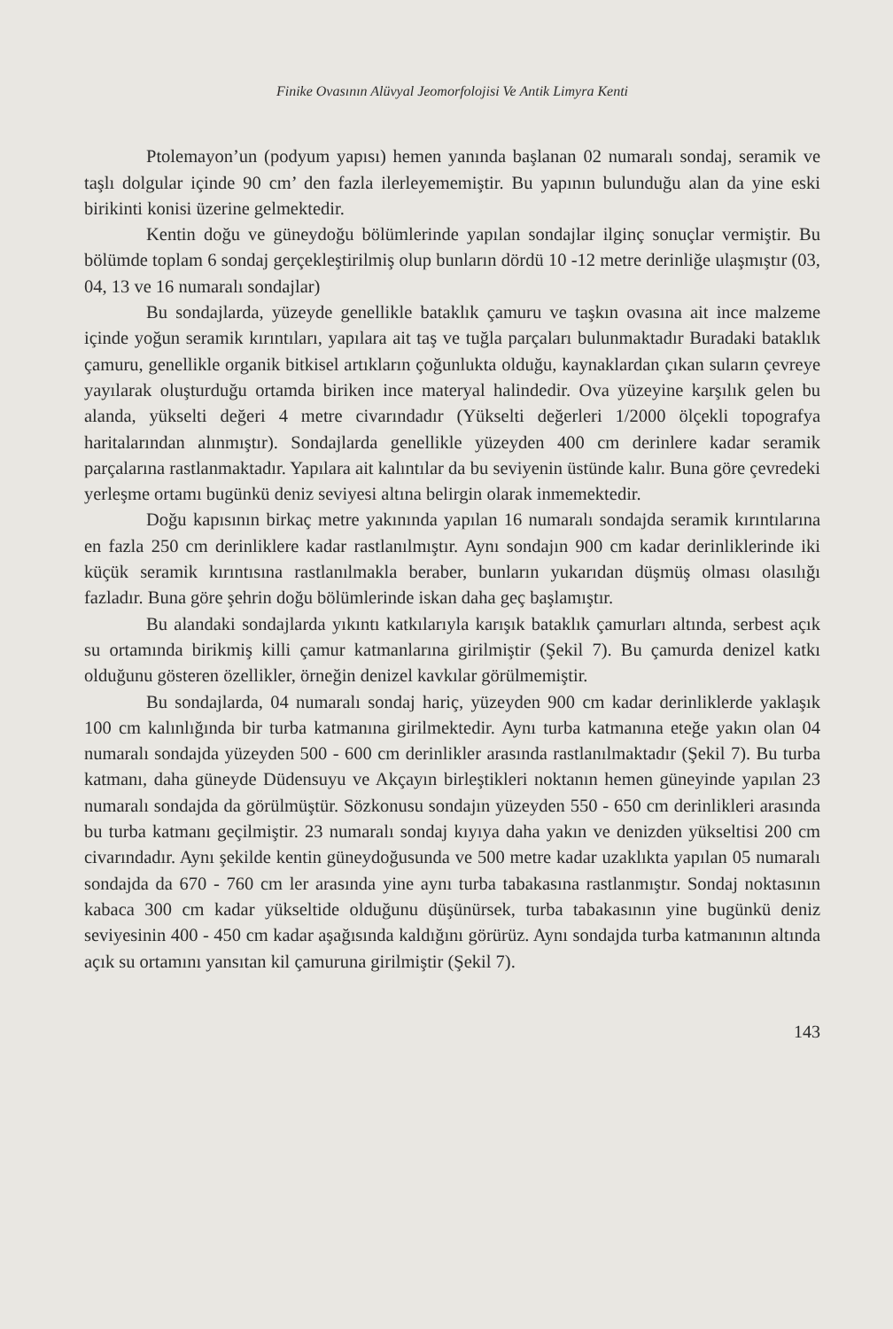Finike Ovasının Alüvyal Jeomorfolojisi Ve Antik Limyra Kenti
Ptolemayon’un (podyum yapısı) hemen yanında başlanan 02 numaralı sondaj, seramik ve taşlı dolgular içinde 90 cm’ den fazla ilerleyememiştir. Bu yapının bulunduğu alan da yine eski birikinti konisi üzerine gelmektedir.
Kentin doğu ve güneydoğu bölümlerinde yapılan sondajlar ilginç sonuçlar vermiştir. Bu bölümde toplam 6 sondaj gerçekleştirilmiş olup bunların dördü 10 -12 metre derinliğe ulaşmıştır (03, 04, 13 ve 16 numaralı sondajlar)
Bu sondajlarda, yüzeyde genellikle bataklık çamuru ve taşkın ovasına ait ince malzeme içinde yoğun seramik kırıntıları, yapılara ait taş ve tuğla parçaları bulunmaktadır Buradaki bataklık çamuru, genellikle organik bitkisel artıkların çoğunlukta olduğu, kaynaklardan çıkan suların çevreye yayılarak oluşturduğu ortamda biriken ince materyal halindedir. Ova yüzeyine karşılık gelen bu alanda, yükselti değeri 4 metre civarındadır (Yükselti değerleri 1/2000 ölçekli topografya haritalarından alınmıştır). Sondajlarda genellikle yüzeyden 400 cm derinlere kadar seramik parçalarına rastlanmaktadır. Yapılara ait kalıntılar da bu seviyenin üstünde kalır. Buna göre çevredeki yerleşme ortamı bugünkü deniz seviyesi altına belirgin olarak inmemektedir.
Doğu kapısının birkaç metre yakınında yapılan 16 numaralı sondajda seramik kırıntılarına en fazla 250 cm derinliklere kadar rastlanılmıştır. Aynı sondajın 900 cm kadar derinliklerinde iki küçük seramik kırıntısına rastlanılmakla beraber, bunların yukarıdan düşmüş olması olasılığı fazladır. Buna göre şehrin doğu bölümlerinde iskan daha geç başlamıştır.
Bu alandaki sondajlarda yıkıntı katkılarıyla karışık bataklık çamurları altında, serbest açık su ortamında birikmiş killi çamur katmanlarına girilmiştir (Şekil 7). Bu çamurda denizel katkı olduğunu gösteren özellikler, örneğin denizel kavkılar görülmemiştir.
Bu sondajlarda, 04 numaralı sondaj hariç, yüzeyden 900 cm kadar derinliklerde yaklaşık 100 cm kalınlığında bir turba katmanına girilmektedir. Aynı turba katmanına eteğe yakın olan 04 numaralı sondajda yüzeyden 500 - 600 cm derinlikler arasında rastlanılmaktadır (Şekil 7). Bu turba katmanı, daha güneyde Düdensuyu ve Akçayın birleştikleri noktanın hemen güneyinde yapılan 23 numaralı sondajda da görülmüştür. Sözkonusu sondajın yüzeyden 550 - 650 cm derinlikleri arasında bu turba katmanı geçilmiştir. 23 numaralı sondaj kıyıya daha yakın ve denizden yükseltisi 200 cm civarındadır. Aynı şekilde kentin güneydoğusunda ve 500 metre kadar uzaklıkta yapılan 05 numaralı sondajda da 670 - 760 cm ler arasında yine aynı turba tabakasına rastlanmıştır. Sondaj noktasının kabaca 300 cm kadar yükseltide olduğunu düşünürsek, turba tabakasının yine bugünkü deniz seviyesinin 400 - 450 cm kadar aşağısında kaldığını görürüz. Aynı sondajda turba katmanının altında açık su ortamını yansıtan kil çamuruna girilmiştir (Şekil 7).
143